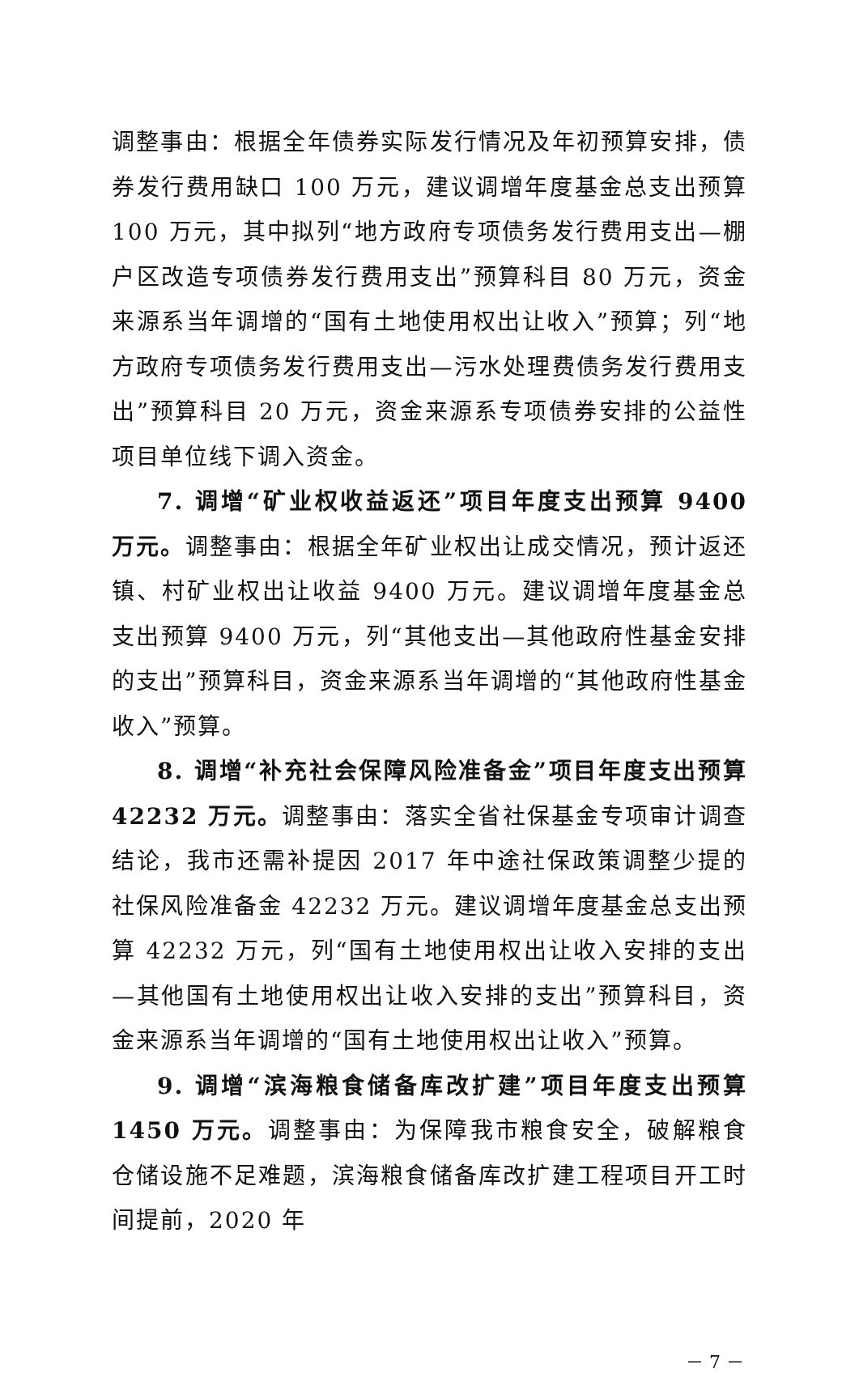调整事由：根据全年债券实际发行情况及年初预算安排，债券发行费用缺口 100 万元，建议调增年度基金总支出预算 100 万元，其中拟列“地方政府专项债务发行费用支出—棚户区改造专项债券发行费用支出”预算科目 80 万元，资金来源系当年调增的“国有土地使用权出让收入”预算；列“地方政府专项债务发行费用支出—污水处理费债务发行费用支出”预算科目 20 万元，资金来源系专项债券安排的公益性项目单位线下调入资金。
7. 调增“矿业权收益返还”项目年度支出预算 9400 万元。调整事由：根据全年矿业权出让成交情况，预计返还镇、村矿业权出让收益 9400 万元。建议调增年度基金总支出预算 9400 万元，列“其他支出—其他政府性基金安排的支出”预算科目，资金来源系当年调增的“其他政府性基金收入”预算。
8. 调增“补充社会保障风险准备金”项目年度支出预算 42232 万元。调整事由：落实全省社保基金专项审计调查结论，我市还需补提因 2017 年中途社保政策调整少提的社保风险准备金 42232 万元。建议调增年度基金总支出预算 42232 万元，列“国有土地使用权出让收入安排的支出—其他国有土地使用权出让收入安排的支出”预算科目，资金来源系当年调增的“国有土地使用权出让收入”预算。
9. 调增“滨海粮食储备库改扩建”项目年度支出预算 1450 万元。调整事由：为保障我市粮食安全，破解粮食仓储设施不足难题，滨海粮食储备库改扩建工程项目开工时间提前，2020 年
－ 7 －